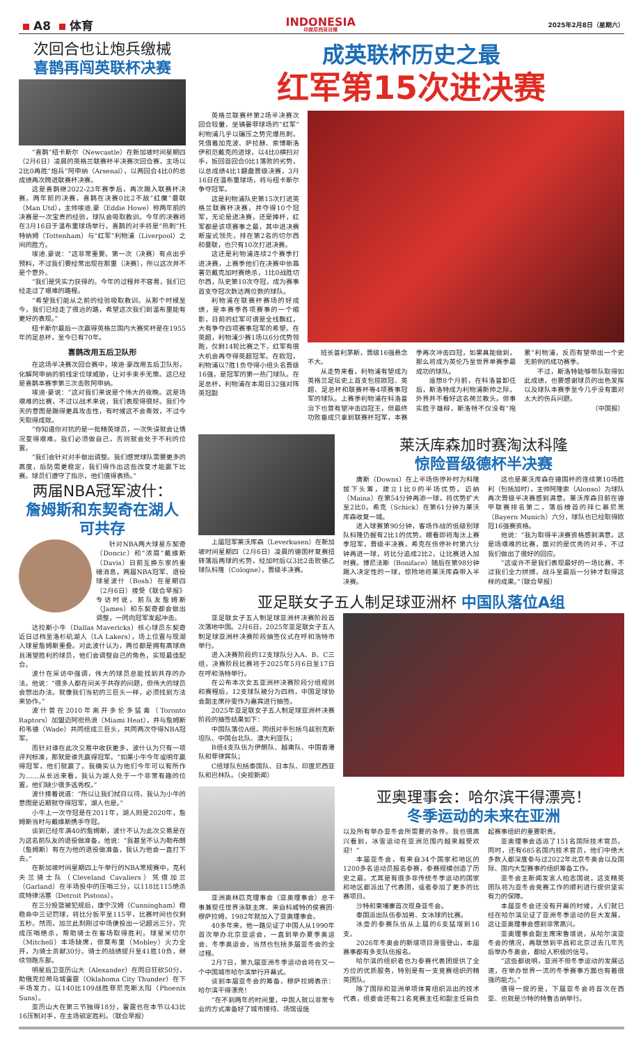A8 体育
INDONESIA
印度尼西亚日报
2025年2月8日（星期六）
次回合也让炮兵缴械
喜鹊再闯英联杯决赛
“喜鹊”纽卡斯尔（Newcastle）在新加坡时间星期四（2月6日）凌晨的英格兰联赛杯半决赛次回合赛，主场以2比0再胜“炮兵”阿申纳（Arsenal），以两回合4比0的总成绩再次跨进联赛杯决赛。
这是喜鹊继2022-23年赛季后，再次踢入联赛杯决赛。两年前的决赛，喜鹊在决赛0比2不敌“红魔”曼联（Man Utd），主帅埃迪.豪（Eddie Howe）称两年前的决赛是一次宝贵的经验，球队会吸取教训。今年的决赛将在3月16日于温布里球场举行，喜鹊的对手将是“热刺”托特纳姆（Tottenham）与“红军”利物浦（Liverpool）之间的胜方。
埃迪.豪说：“这非常重要。第一次（决赛）有点出乎预料，不过我们要经常出现在那里（决赛），所以这次并不是个意外。
“我们是凭实力获得的。今年的过程并不容易，我们已经走过了艰难的路程。
“希望我们能从之前的经验吸取教训。从那个时候至今，我们已经走了很远的路，希望这次我们到温布里能有更好的表现。”
纽卡斯尔最后一次赢得英格兰国内大赛奖杯是在1955年的足总杯，至今已有70年。
喜鹊改用五后卫队形
在这场半决赛次回合赛中，埃迪·豪改用五后卫队形，化解阿申纳的前线定位球威胁，让对手束手无策。这已经是喜鹊本赛季第三次击败阿申纳。
埃迪·豪说：“这对我们来说是个伟大的夜晚。这是场艰难的比赛，不过以战术来说，我们表现得很好。我们今天的意图是踢得更具攻击性，有时候这不会奏效，不过今天取得成效。
“你知道你对抗的是一批精英球员，一次失误就会让情况变得艰难。我们必须做自己，否则就会处于不利的位置。
“我们会针对对手做出调整。我们感觉球队需要更多的高度，后防需更稳定，我们得作出这些改变才能赢下比赛。球员们遵守了指示，他们值得表扬。”
两届NBA冠军波什：
詹姆斯和东契奇在湖人可共存
针对NBA两大球星东契奇（Doncic）和“浓眉”戴维斯（Davis）日前互换东家的重磅消息，两届NBA冠军、退役球星波什（Bosh）在星期四（2月6日）接受《联合早报》专访时说，前队友詹姆斯（James）和东契奇都会做出调整，一同向冠军发起冲击。
达拉斯小牛（Dallas Mavericks）核心球员东契奇近日过档至洛杉矶湖人（LA Lakers），场上位置与现湖人球星詹姆斯重叠。对此波什认为，两位都是拥有高球商且渴望胜利的球员，他们会调整自己的角色，实现最佳配合。
波什在采访中强调，伟大的球员总能找到共存的办法。他说：“很多人都在问关于共存的问题，但伟大的球员会想出办法。就像我们当初的三巨头一样，必须找到方法来协作。”
波什曾在2010年离开多伦多猛禽（Toronto Raptors）加盟迈阿密热浪（Miami Heat），并与詹姆斯和韦德（Wade）共同组成三巨头，共同两次夺得NBA冠军。
而针对谁在此次交易中收获更多，波什认为只有一项评判标准，那就是谁先赢得冠军。“如果小牛今年或明年赢得冠军，他们就赢了。我确实认为他们今年可以有所作为……从长远来看，我认为湖人处于一个非常有趣的位置，他们缺少很多选秀权。”
波什接着说道：“所以让我们拭目以待。我认为小牛的意图是近期就夺得冠军，湖人也是。”
小牛上一次夺冠是在2011年，湖人则是2020年，詹姆斯当时与戴维斯携手夺冠。
谈到已经年满40的詹姆斯，波什不认为此次交易是在为这名前队友的退役做准备，他说：“我甚至不认为勒布朗（詹姆斯）有在为他的退役做准备，我认为他会一直打下去。”
在新加坡时间星期四上午举行的NBA常规赛中，克利夫兰骑士队（Cleveland Cavaliers）凭借加兰（Garland）在半场投中的压哨三分，以118比115绝杀底特律活塞（Detroit Pistons）。
在三分投篮被犯规后，康宁汉姆（Cunningham）稳稳命中三记罚球，将比分扳平至115平，比赛时间也仅剩五秒。然而，加兰此刻刚过中场便投出一记超远三分，完成压哨绝杀，帮助骑士在客场取得胜利。球星米切尔（Mitchell）本场缺席，但莫布里（Mobley）火力全开，为骑士贡献30分。骑士的战绩提升至41胜10负，继续领跑东部。
明星后卫亚历山大（Alexander）在同日狂砍50分，助俄克拉荷马城雷霆（Oklahoma City Thunder）在下半场发力，以140比109战胜菲尼克斯太阳（Phoenix Suns）。
亚历山大在第三节独得18分，雷霆也在本节以43比16压制对手，在主场锁定胜利。（联合早报）
成英联杯历史之最
红军第15次进决赛
英格兰联赛杯第2场半决赛次回合较量，坐镇晏菲球场的“红军”利物浦几乎以碾压之势完爆热刺，凭借着加克波、萨拉赫、索博斯洛伊和范戴克的进球，以4比0横扫对手，扳回首回合0比1落败的劣势，以总成绩4比1翻盘晋级决赛，3月16日在温布里球场，将与纽卡斯尔争夺冠军。
这是利物浦队史第15次打进英格兰联赛杯决赛，并夺得10个冠军，无论是进决赛，还是捧杯，红军都是该项赛事之最，其中进决赛断崖式领先，排在第2名的切尔西和曼联，也只有10次打进决赛。
这还是利物浦连续2个赛季打进决赛，上赛季他们在决赛中依靠著范戴克加时赛绝杀，1比0战胜切尔西，队史第10次夺冠，成为赛事首支夺冠次数达两位数的球队。
利物浦在联赛杯赛场的好成绩，是本赛季各项赛事的一个缩影，目前的红军可谓是全线飘红，大有争夺四项赛事冠军的希望。在英超，利物浦少赛1场以6分优势领跑，仅剩14轮比赛之下，红军有很大机会再夺得英超冠军。在欧冠，利物浦以7胜1负夺得小组头名晋级16强，是冠军的第一热门球队。在足总杯，利物浦在本周日32强对阵英冠副
班长普利茅斯，晋级16强悬念不大。
从走势来看，利物浦有望成为英格兰足坛史上首支包揽欧冠、英超、足总杯和联赛杯等4项赛事冠军的球队。上赛季利物浦在科洛普治下也曾有望冲击四冠王，但最终功败垂成只拿到联赛杯冠军，本赛季再次冲击四冠，如果真能做到，那么将成为英伦乃至世界单赛季最成功的球队。
遥想8个月前，在科洛普卸任后，斯洛特成为利物浦新帅之际，外界并不看好这名荷兰教头。但事实胜于雄辩，斯洛特不仅没有“拖累”利物浦，反而有望带出一个史无前例的成功赛季。
不过，斯洛特能够带队取得如此成绩，也要感谢球员的出色发挥以及球队本赛季至今几乎没有面对太大的伤兵问题。
（中国报）
上届冠军莱沃库森（Leverkusen）在新加坡时间星期四（2月6日）凌晨的德国杯复赛扭转落后两球的劣势，经加时后以3比2击败德乙球队科隆（Cologne），晋级半决赛。
莱沃库森加时赛淘汰科隆
惊险晋级德杯半决赛
唐斯（Downs）在上半场伤停补时为科隆拔下头筹，建立1比0的半场优势。迈纳（Maina）在第54分钟再添一球，将优势扩大至2比0。希克（Schick）在第61分钟为莱沃库森收复一城。
进入球赛第90分钟，客场作战的低级别球队科隆仍握有2比1的优势。眼看即将淘汰上赛季冠军，晋级半决赛，希克在伤停补时第六分钟再进一球，将比分追成2比2，让比赛进入加时赛。博尼法斯（Boniface）随后在第98分钟踢入决定性的一球，惊险地将莱沃库森带入半决赛。
这也是莱沃库森在德国杯的连续第10场胜利（包括加时），主帅阿隆索（Alonso）为球队再次晋级半决赛感到满意。莱沃库森目前在德甲联赛排名第二，落后榜首的拜仁慕尼黑（Bayern Munich）六分，球队也已经取得欧冠16强赛资格。
他说：“我为取得半决赛资格感到满意。这是场艰难的比赛，面对的是优秀的对手，不过我们做出了很好的回应。
“这或许不是我们表现最好的一场比赛，不过我们全力拼搏，战斗至最后一分钟才取得这样的成果。”（联合早报）
亚足联女子五人制足球亚洲杯 中国队落位A组
亚足联女子五人制足球亚洲杯决赛阶段首次落地中国。2月6日，2025年亚足联女子五人制足球亚洲杯决赛阶段抽签仪式在呼和浩特市举行。
进入决赛阶段的12支球队分入A、B、C三组，决赛阶段比赛将于2025年5月6日至17日在呼和浩特举行。
在公布本次女五亚洲杯决赛阶段分组规则和赛程后，12支球队被分为四档，中国足球协会副主席孙雯作为嘉宾进行抽签。
2025年亚足联女子五人制足球亚洲杯决赛阶段的抽签结果如下：
中国队落位A组，同组对手包括乌兹别克斯坦队、中国台北队、澳大利亚队；
B组4支队伍为伊朗队、越南队、中国香港队和菲律宾队；
C组球队包括泰国队、日本队、印度尼西亚队和巴林队。（央视新闻）
亚洲奥林匹克理事会（亚奥理事会）总干事兼现任世界泳联主席、来自科威特的侯赛因·穆萨拉姆，1982年就加入了亚奥理事会。
40多年来，他一路见证了中国人从1990年首次举办北京亚运会，一直到举办夏季奥运会、冬季奥运会，当然也包括多届亚冬会的全过程。
2月7日，第九届亚洲冬季运动会将在又一个中国城市哈尔滨举行开幕式。
谈到本届亚冬会的筹备，穆萨拉姆表示：哈尔滨干得漂亮！
“在不到两年的时间里，中国人就以非常专业的方式准备好了城市接待、场馆设施
亚奥理事会：哈尔滨干得漂亮！
冬季运动的未来在亚洲
以及所有举办亚冬会所需要的条件。我也很高兴看到，冰雪运动在亚洲范围内越来越受欢迎！”
本届亚冬会，有来自34个国家和地区的1200多名运动员报名参赛，参赛规模创造了历史之最。尤其是有很多非传统冬季运动的国家和地区都派出了代表团，或者参加了更多的比赛项目。
沙特和柬埔寨首次现身亚冬会。
泰国派出队伍参加男、女冰球的比赛。
冰壶的参赛队伍从上届的6支猛增到16支。
2026年冬奥会的新增项目滑雪登山，本届赛事都有多支队伍报名。
哈尔滨的组织者也为参赛代表团提供了全方位的优质服务，特别是有一支竞赛组织的精英团队。
除了国际和亚洲单项体育组织派出的技术代表，组委会还有21名竞赛主任和副主任肩负起赛事组织的重要职责。
亚奥理事会选派了151名国际技术官员。同时，还有685名国内技术官员，他们中绝大多数人都深度参与过2022年北京冬奥会以及国际、国内大型赛事的组织筹备工作。
亚冬会主新闻发言人柏志国说，这支精英团队将为亚冬会竞赛工作的顺利进行提供坚实有力的保障。
本届亚冬会还没有开幕的时候，人们就已经在哈尔滨见证了亚洲冬季运动的巨大发展，这让亚奥理事会感到非常高兴。
亚奥理事会副主席宋鲁增说，从哈尔滨亚冬会的情况，再联想到平昌和北京过去几年先后举办冬奥会，都给人积极的信号。
“这些都说明，亚洲不但冬季运动的发展迅速，在举办世界一流的冬季赛事方面也有着很强的能力。”
值得一提的是，下届亚冬会将首次在西亚、也就是沙特的特鲁吉纳举行。